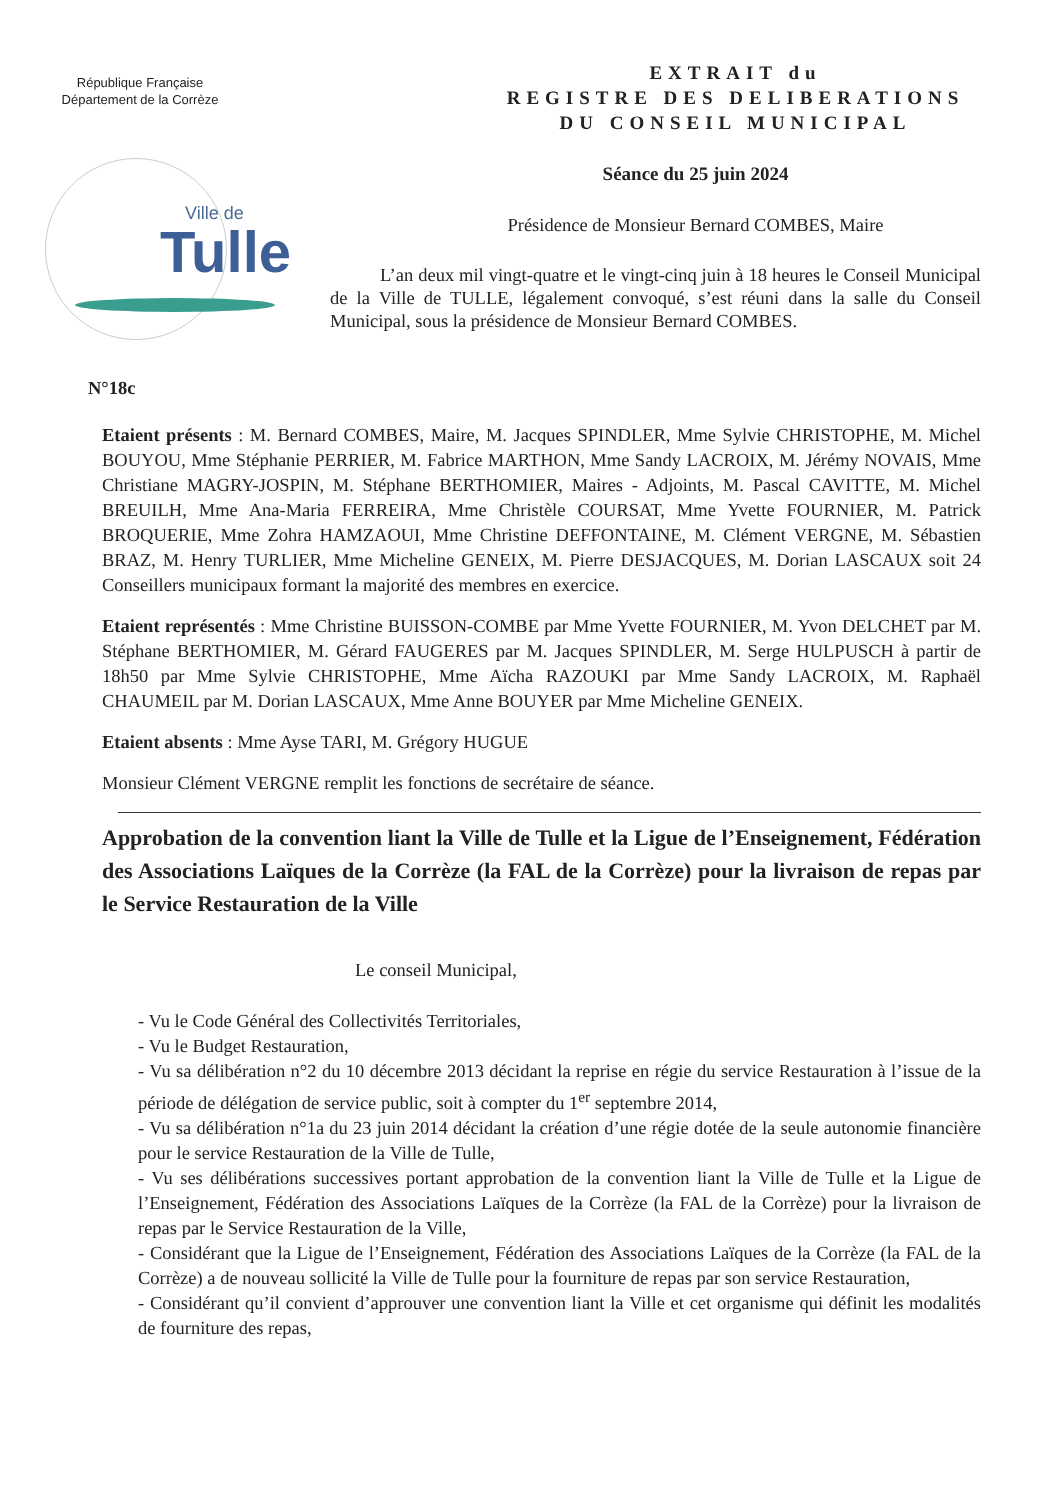République Française
Département de la Corrèze
Ville de
Tulle
EXTRAIT du
REGISTRE DES DELIBERATIONS
DU CONSEIL MUNICIPAL
Séance du 25 juin 2024
Présidence de Monsieur Bernard COMBES, Maire
L’an deux mil vingt-quatre et le vingt-cinq juin à 18 heures le Conseil Municipal de la Ville de TULLE, légalement convoqué, s’est réuni dans la salle du Conseil Municipal, sous la présidence de Monsieur Bernard COMBES.
N°18c
Etaient présents : M. Bernard COMBES, Maire, M. Jacques SPINDLER, Mme Sylvie CHRISTOPHE, M. Michel BOUYOU, Mme Stéphanie PERRIER, M. Fabrice MARTHON, Mme Sandy LACROIX, M. Jérémy NOVAIS, Mme Christiane MAGRY-JOSPIN, M. Stéphane BERTHOMIER, Maires - Adjoints, M. Pascal CAVITTE, M. Michel BREUILH, Mme Ana-Maria FERREIRA, Mme Christèle COURSAT, Mme Yvette FOURNIER, M. Patrick BROQUERIE, Mme Zohra HAMZAOUI, Mme Christine DEFFONTAINE, M. Clément VERGNE, M. Sébastien BRAZ, M. Henry TURLIER, Mme Micheline GENEIX, M. Pierre DESJACQUES, M. Dorian LASCAUX soit 24 Conseillers municipaux formant la majorité des membres en exercice.
Etaient représentés : Mme Christine BUISSON-COMBE par Mme Yvette FOURNIER, M. Yvon DELCHET par M. Stéphane BERTHOMIER, M. Gérard FAUGERES par M. Jacques SPINDLER, M. Serge HULPUSCH à partir de 18h50 par Mme Sylvie CHRISTOPHE, Mme Aïcha RAZOUKI par Mme Sandy LACROIX, M. Raphaël CHAUMEIL par M. Dorian LASCAUX, Mme Anne BOUYER par Mme Micheline GENEIX.
Etaient absents : Mme Ayse TARI, M. Grégory HUGUE
Monsieur Clément VERGNE remplit les fonctions de secrétaire de séance.
Approbation de la convention liant la Ville de Tulle et la Ligue de l’Enseignement, Fédération des Associations Laïques de la Corrèze (la FAL de la Corrèze) pour la livraison de repas par le Service Restauration de la Ville
Le conseil Municipal,
- Vu le Code Général des Collectivités Territoriales,
- Vu le Budget Restauration,
- Vu sa délibération n°2 du 10 décembre 2013 décidant la reprise en régie du service Restauration à l’issue de la période de délégation de service public, soit à compter du 1<sup>er</sup> septembre 2014,
- Vu sa délibération n°1a du 23 juin 2014 décidant la création d’une régie dotée de la seule autonomie financière pour le service Restauration de la Ville de Tulle,
- Vu ses délibérations successives portant approbation de la convention liant la Ville de Tulle et la Ligue de l’Enseignement, Fédération des Associations Laïques de la Corrèze (la FAL de la Corrèze) pour la livraison de repas par le Service Restauration de la Ville,
- Considérant que la Ligue de l’Enseignement, Fédération des Associations Laïques de la Corrèze (la FAL de la Corrèze) a de nouveau sollicité la Ville de Tulle pour la fourniture de repas par son service Restauration,
- Considérant qu’il convient d’approuver une convention liant la Ville et cet organisme qui définit les modalités de fourniture des repas,